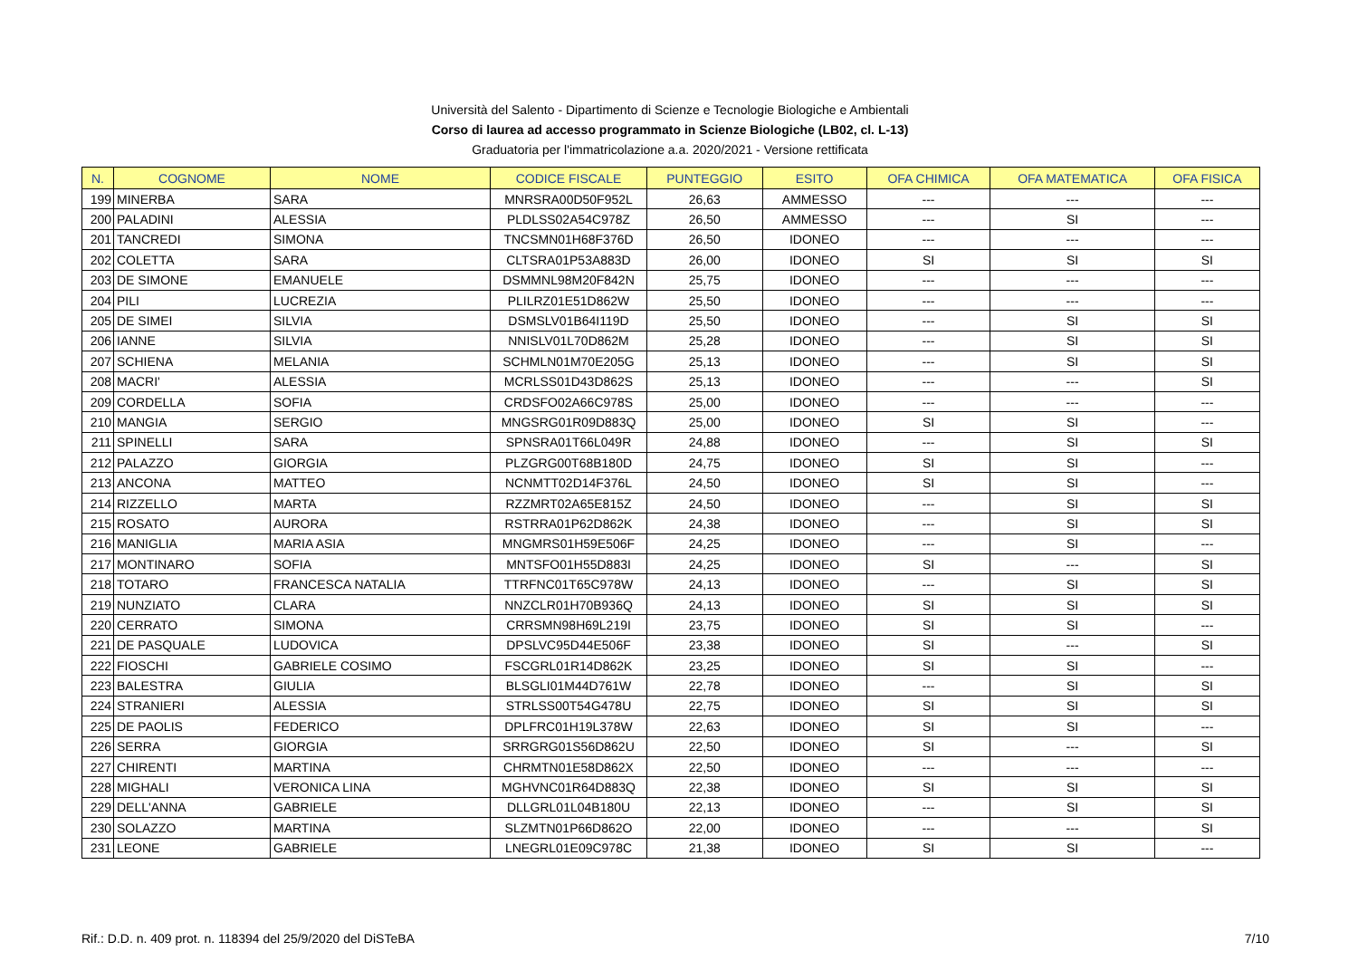Università del Salento - Dipartimento di Scienze e Tecnologie Biologiche e Ambientali
Corso di laurea ad accesso programmato in Scienze Biologiche (LB02, cl. L-13)
Graduatoria per l'immatricolazione a.a. 2020/2021 - Versione rettificata
| N. | COGNOME | NOME | CODICE FISCALE | PUNTEGGIO | ESITO | OFA CHIMICA | OFA MATEMATICA | OFA FISICA |
| --- | --- | --- | --- | --- | --- | --- | --- | --- |
| 199 | MINERBA | SARA | MNRSRA00D50F952L | 26,63 | AMMESSO | --- | --- | --- |
| 200 | PALADINI | ALESSIA | PLDLSS02A54C978Z | 26,50 | AMMESSO | --- | SI | --- |
| 201 | TANCREDI | SIMONA | TNCSMN01H68F376D | 26,50 | IDONEO | --- | --- | --- |
| 202 | COLETTA | SARA | CLTSRA01P53A883D | 26,00 | IDONEO | SI | SI | SI |
| 203 | DE SIMONE | EMANUELE | DSMMNL98M20F842N | 25,75 | IDONEO | --- | --- | --- |
| 204 | PILI | LUCREZIA | PLILRZ01E51D862W | 25,50 | IDONEO | --- | --- | --- |
| 205 | DE SIMEI | SILVIA | DSMSLV01B64I119D | 25,50 | IDONEO | --- | SI | SI |
| 206 | IANNE | SILVIA | NNISLV01L70D862M | 25,28 | IDONEO | --- | SI | SI |
| 207 | SCHIENA | MELANIA | SCHMLN01M70E205G | 25,13 | IDONEO | --- | SI | SI |
| 208 | MACRI' | ALESSIA | MCRLSS01D43D862S | 25,13 | IDONEO | --- | --- | SI |
| 209 | CORDELLA | SOFIA | CRDSFO02A66C978S | 25,00 | IDONEO | --- | --- | --- |
| 210 | MANGIA | SERGIO | MNGSRG01R09D883Q | 25,00 | IDONEO | SI | SI | --- |
| 211 | SPINELLI | SARA | SPNSRA01T66L049R | 24,88 | IDONEO | --- | SI | SI |
| 212 | PALAZZO | GIORGIA | PLZGRG00T68B180D | 24,75 | IDONEO | SI | SI | --- |
| 213 | ANCONA | MATTEO | NCNMTT02D14F376L | 24,50 | IDONEO | SI | SI | --- |
| 214 | RIZZELLO | MARTA | RZZMRT02A65E815Z | 24,50 | IDONEO | --- | SI | SI |
| 215 | ROSATO | AURORA | RSTRRA01P62D862K | 24,38 | IDONEO | --- | SI | SI |
| 216 | MANIGLIA | MARIA ASIA | MNGMRS01H59E506F | 24,25 | IDONEO | --- | SI | --- |
| 217 | MONTINARO | SOFIA | MNTSFO01H55D883I | 24,25 | IDONEO | SI | --- | SI |
| 218 | TOTARO | FRANCESCA NATALIA | TTRFNC01T65C978W | 24,13 | IDONEO | --- | SI | SI |
| 219 | NUNZIATO | CLARA | NNZCLR01H70B936Q | 24,13 | IDONEO | SI | SI | SI |
| 220 | CERRATO | SIMONA | CRRSMN98H69L219I | 23,75 | IDONEO | SI | SI | --- |
| 221 | DE PASQUALE | LUDOVICA | DPSLVC95D44E506F | 23,38 | IDONEO | SI | --- | SI |
| 222 | FIOSCHI | GABRIELE COSIMO | FSCGRL01R14D862K | 23,25 | IDONEO | SI | SI | --- |
| 223 | BALESTRA | GIULIA | BLSGLI01M44D761W | 22,78 | IDONEO | --- | SI | SI |
| 224 | STRANIERI | ALESSIA | STRLSS00T54G478U | 22,75 | IDONEO | SI | SI | SI |
| 225 | DE PAOLIS | FEDERICO | DPLFRC01H19L378W | 22,63 | IDONEO | SI | SI | --- |
| 226 | SERRA | GIORGIA | SRRGRG01S56D862U | 22,50 | IDONEO | SI | --- | SI |
| 227 | CHIRENTI | MARTINA | CHRMTN01E58D862X | 22,50 | IDONEO | --- | --- | --- |
| 228 | MIGHALI | VERONICA LINA | MGHVNC01R64D883Q | 22,38 | IDONEO | SI | SI | SI |
| 229 | DELL'ANNA | GABRIELE | DLLGRL01L04B180U | 22,13 | IDONEO | --- | SI | SI |
| 230 | SOLAZZO | MARTINA | SLZMTN01P66D862O | 22,00 | IDONEO | --- | --- | SI |
| 231 | LEONE | GABRIELE | LNEGRL01E09C978C | 21,38 | IDONEO | SI | SI | --- |
Rif.: D.D. n. 409 prot. n. 118394 del 25/9/2020 del DiSTeBA 7/10